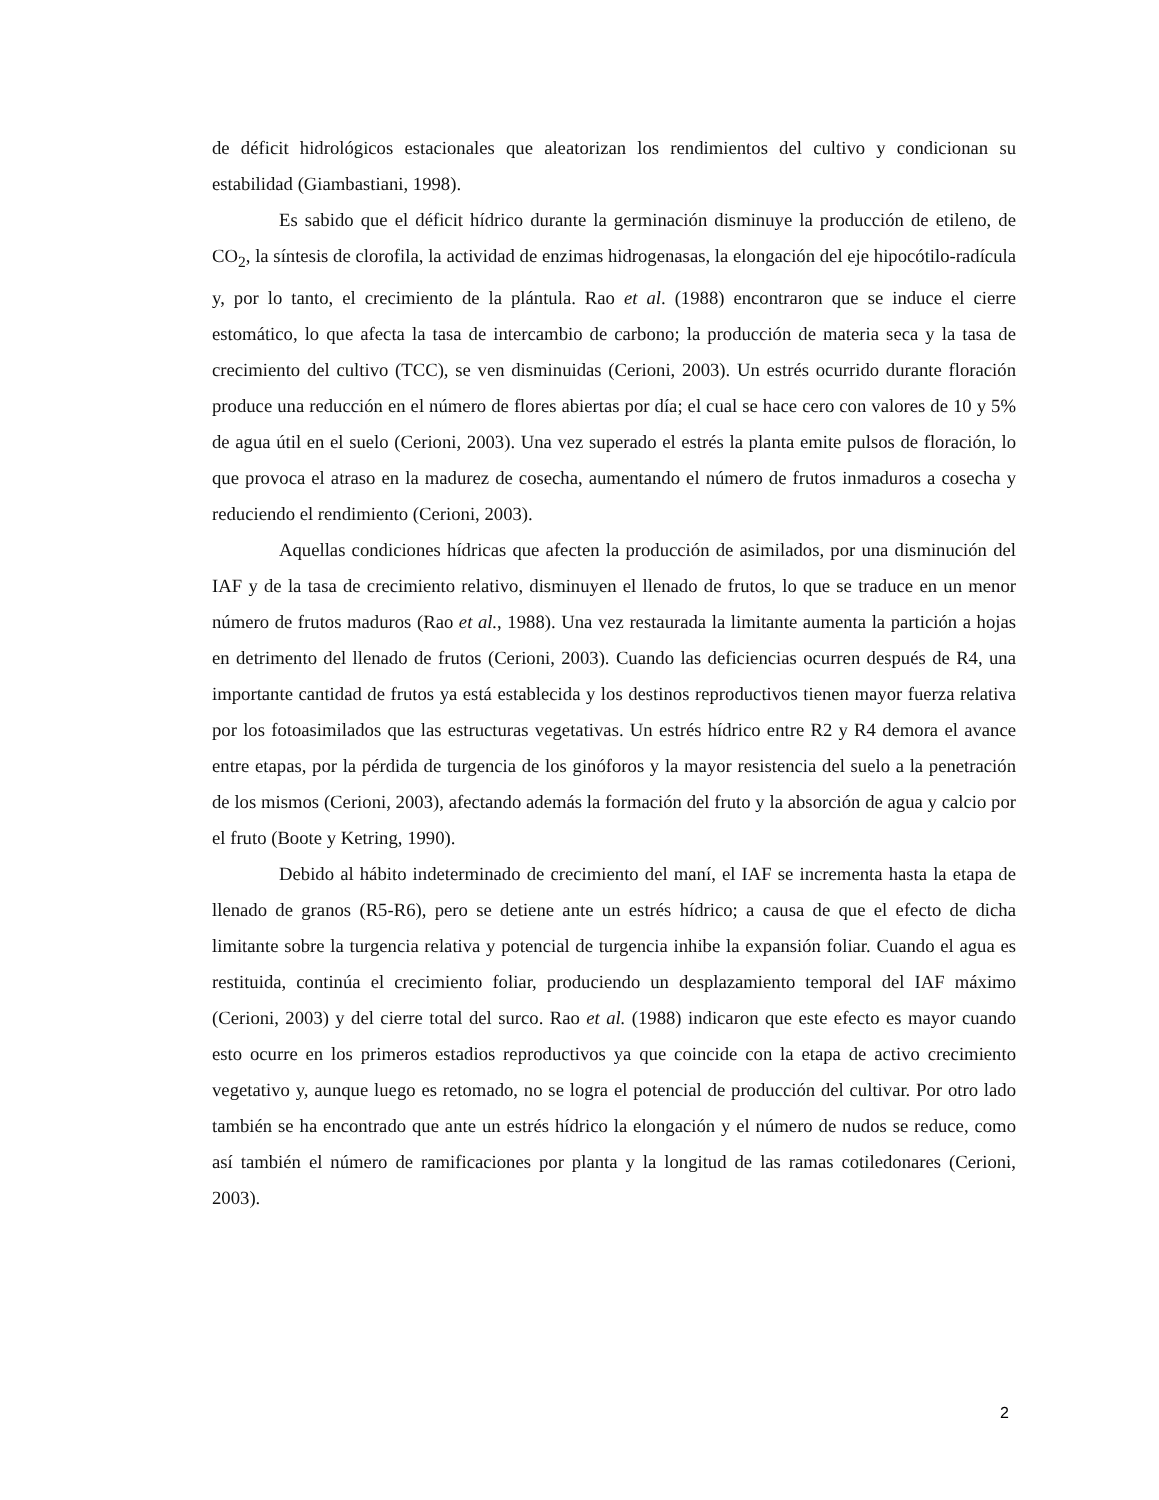de déficit hidrológicos estacionales que aleatorizan los rendimientos del cultivo y condicionan su estabilidad (Giambastiani, 1998).
Es sabido que el déficit hídrico durante la germinación disminuye la producción de etileno, de CO<sub>2</sub>, la síntesis de clorofila, la actividad de enzimas hidrogenasas, la elongación del eje hipocótilo-radícula y, por lo tanto, el crecimiento de la plántula. Rao et al. (1988) encontraron que se induce el cierre estomático, lo que afecta la tasa de intercambio de carbono; la producción de materia seca y la tasa de crecimiento del cultivo (TCC), se ven disminuidas (Cerioni, 2003). Un estrés ocurrido durante floración produce una reducción en el número de flores abiertas por día; el cual se hace cero con valores de 10 y 5% de agua útil en el suelo (Cerioni, 2003). Una vez superado el estrés la planta emite pulsos de floración, lo que provoca el atraso en la madurez de cosecha, aumentando el número de frutos inmaduros a cosecha y reduciendo el rendimiento (Cerioni, 2003).
Aquellas condiciones hídricas que afecten la producción de asimilados, por una disminución del IAF y de la tasa de crecimiento relativo, disminuyen el llenado de frutos, lo que se traduce en un menor número de frutos maduros (Rao et al., 1988). Una vez restaurada la limitante aumenta la partición a hojas en detrimento del llenado de frutos (Cerioni, 2003). Cuando las deficiencias ocurren después de R4, una importante cantidad de frutos ya está establecida y los destinos reproductivos tienen mayor fuerza relativa por los fotoasimilados que las estructuras vegetativas. Un estrés hídrico entre R2 y R4 demora el avance entre etapas, por la pérdida de turgencia de los ginóforos y la mayor resistencia del suelo a la penetración de los mismos (Cerioni, 2003), afectando además la formación del fruto y la absorción de agua y calcio por el fruto (Boote y Ketring, 1990).
Debido al hábito indeterminado de crecimiento del maní, el IAF se incrementa hasta la etapa de llenado de granos (R5-R6), pero se detiene ante un estrés hídrico; a causa de que el efecto de dicha limitante sobre la turgencia relativa y potencial de turgencia inhibe la expansión foliar. Cuando el agua es restituida, continúa el crecimiento foliar, produciendo un desplazamiento temporal del IAF máximo (Cerioni, 2003) y del cierre total del surco. Rao et al. (1988) indicaron que este efecto es mayor cuando esto ocurre en los primeros estadios reproductivos ya que coincide con la etapa de activo crecimiento vegetativo y, aunque luego es retomado, no se logra el potencial de producción del cultivar. Por otro lado también se ha encontrado que ante un estrés hídrico la elongación y el número de nudos se reduce, como así también el número de ramificaciones por planta y la longitud de las ramas cotiledonares (Cerioni, 2003).
2